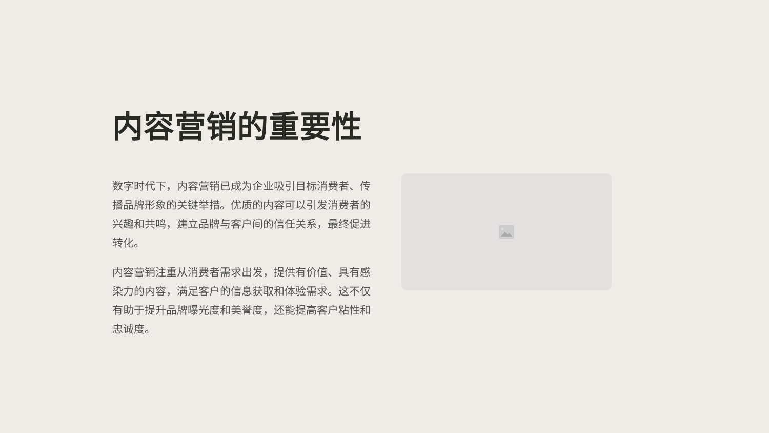内容营销的重要性
数字时代下，内容营销已成为企业吸引目标消费者、传播品牌形象的关键举措。优质的内容可以引发消费者的兴趣和共鸣，建立品牌与客户间的信任关系，最终促进转化。
内容营销注重从消费者需求出发，提供有价值、具有感染力的内容，满足客户的信息获取和体验需求。这不仅有助于提升品牌曝光度和美誉度，还能提高客户粘性和忠诚度。